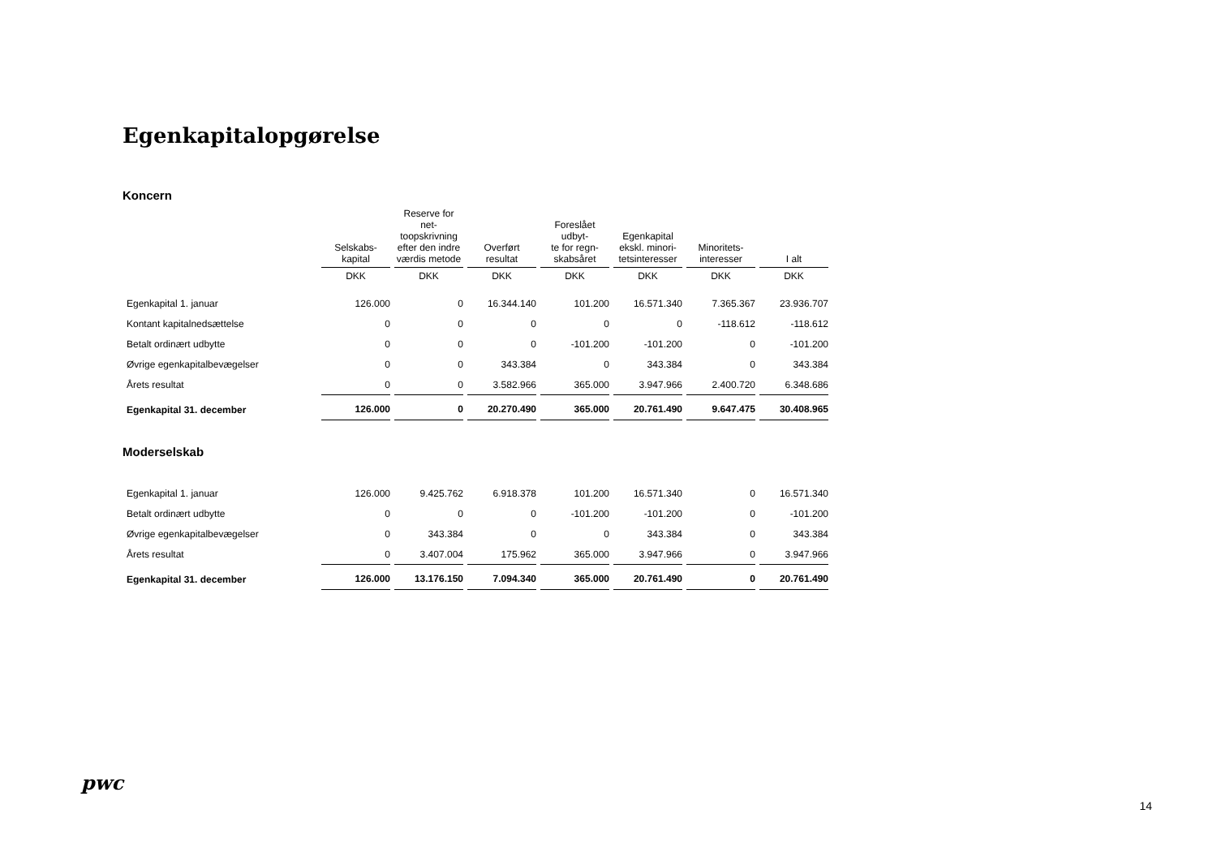Egenkapitalopgørelse
Koncern
| | Selskabs- kapital | Reserve for net- toopskrivning efter den indre værdis metode | Overført resultat | Foreslået udbyt- te for regn- skabsåret | Egenkapital ekskl. minori- tetsinteresser | Minoritets- interesser | I alt |
| --- | --- | --- | --- | --- | --- | --- | --- |
| | DKK | DKK | DKK | DKK | DKK | DKK | DKK |
| Egenkapital 1. januar | 126.000 | 0 | 16.344.140 | 101.200 | 16.571.340 | 7.365.367 | 23.936.707 |
| Kontant kapitalnedsættelse | 0 | 0 | 0 | 0 | 0 | -118.612 | -118.612 |
| Betalt ordinært udbytte | 0 | 0 | 0 | -101.200 | -101.200 | 0 | -101.200 |
| Øvrige egenkapitalbevægelser | 0 | 0 | 343.384 | 0 | 343.384 | 0 | 343.384 |
| Årets resultat | 0 | 0 | 3.582.966 | 365.000 | 3.947.966 | 2.400.720 | 6.348.686 |
| Egenkapital 31. december | 126.000 | 0 | 20.270.490 | 365.000 | 20.761.490 | 9.647.475 | 30.408.965 |
Moderselskab
| Egenkapital 1. januar | 126.000 | 9.425.762 | 6.918.378 | 101.200 | 16.571.340 | 0 | 16.571.340 |
| Betalt ordinært udbytte | 0 | 0 | 0 | -101.200 | -101.200 | 0 | -101.200 |
| Øvrige egenkapitalbevægelser | 0 | 343.384 | 0 | 0 | 343.384 | 0 | 343.384 |
| Årets resultat | 0 | 3.407.004 | 175.962 | 365.000 | 3.947.966 | 0 | 3.947.966 |
| Egenkapital 31. december | 126.000 | 13.176.150 | 7.094.340 | 365.000 | 20.761.490 | 0 | 20.761.490 |
pwc
14